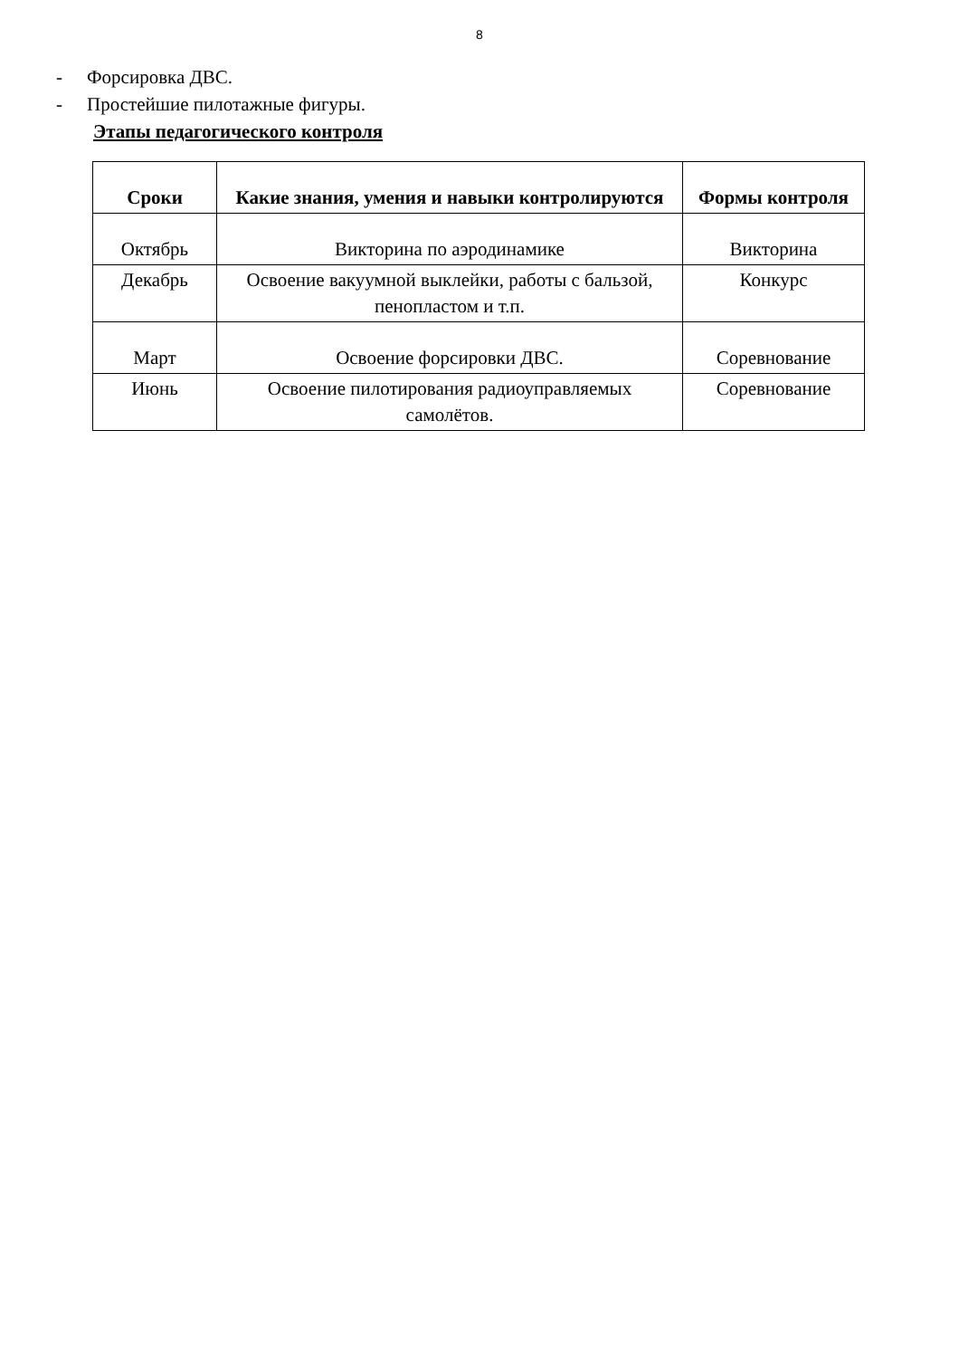8
- Форсировка ДВС.
- Простейшие пилотажные фигуры.
Этапы педагогического контроля
| Сроки | Какие знания, умения и навыки контролируются | Формы контроля |
| --- | --- | --- |
| Октябрь | Викторина по аэродинамике | Викторина |
| Декабрь | Освоение вакуумной выклейки, работы с бальзой, пенопластом и т.п. | Конкурс |
| Март | Освоение форсировки ДВС. | Соревнование |
| Июнь | Освоение пилотирования радиоуправляемых самолётов. | Соревнование |